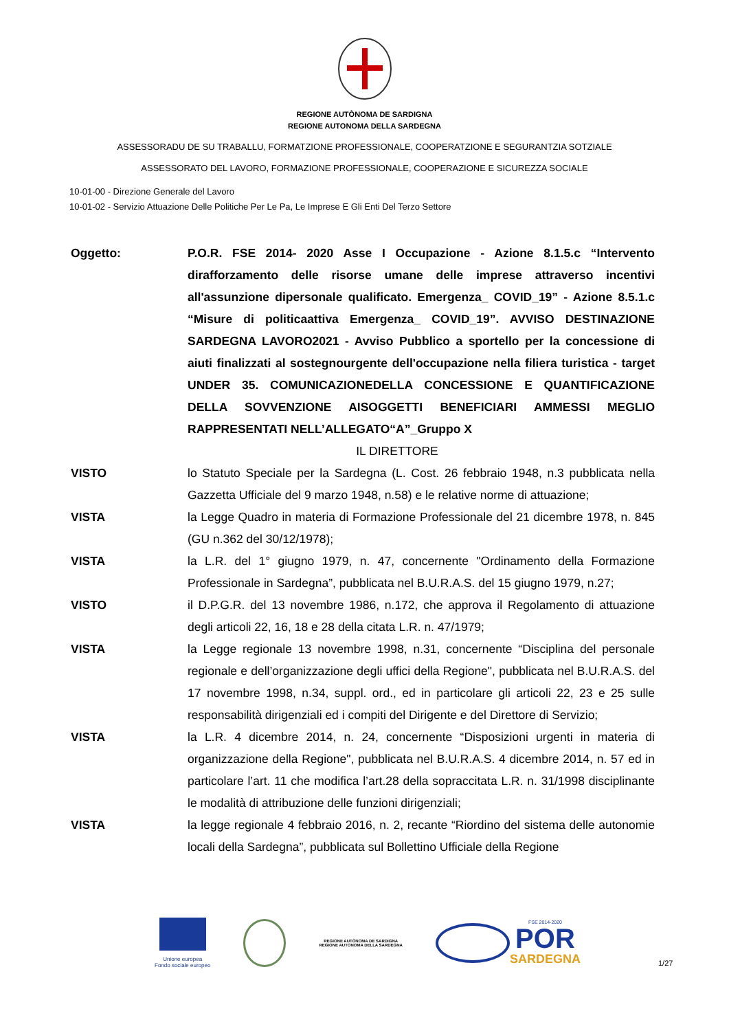REGIONE AUTÒNOMA DE SARDIGNA
REGIONE AUTONOMA DELLA SARDEGNA
ASSESSORADU DE SU TRABALLU, FORMATZIONE PROFESSIONALE, COOPERATZIONE E SEGURANTZIA SOTZIALE
ASSESSORATO DEL LAVORO, FORMAZIONE PROFESSIONALE, COOPERAZIONE E SICUREZZA SOCIALE
10-01-00 - Direzione Generale del Lavoro
10-01-02 - Servizio Attuazione Delle Politiche Per Le Pa, Le Imprese E Gli Enti Del Terzo Settore
Oggetto: P.O.R. FSE 2014- 2020 Asse I Occupazione - Azione 8.1.5.c “Intervento dirafforzamento delle risorse umane delle imprese attraverso incentivi all'assunzione dipersonale qualificato. Emergenza_ COVID_19” - Azione 8.5.1.c “Misure di politicaattiva Emergenza_ COVID_19”. AVVISO DESTINAZIONE SARDEGNA LAVORO2021 - Avviso Pubblico a sportello per la concessione di aiuti finalizzati al sostegnourgente dell'occupazione nella filiera turistica - target UNDER 35. COMUNICAZIONEDELLA CONCESSIONE E QUANTIFICAZIONE DELLA SOVVENZIONE AISOGGETTI BENEFICIARI AMMESSI MEGLIO RAPPRESENTATI NELL’ALLEGATO“A”_Gruppo X
IL DIRETTORE
VISTO lo Statuto Speciale per la Sardegna (L. Cost. 26 febbraio 1948, n.3 pubblicata nella Gazzetta Ufficiale del 9 marzo 1948, n.58) e le relative norme di attuazione;
VISTA la Legge Quadro in materia di Formazione Professionale del 21 dicembre 1978, n. 845 (GU n.362 del 30/12/1978);
VISTA la L.R. del 1° giugno 1979, n. 47, concernente "Ordinamento della Formazione Professionale in Sardegna”, pubblicata nel B.U.R.A.S. del 15 giugno 1979, n.27;
VISTO il D.P.G.R. del 13 novembre 1986, n.172, che approva il Regolamento di attuazione degli articoli 22, 16, 18 e 28 della citata L.R. n. 47/1979;
VISTA la Legge regionale 13 novembre 1998, n.31, concernente “Disciplina del personale regionale e dell’organizzazione degli uffici della Regione", pubblicata nel B.U.R.A.S. del 17 novembre 1998, n.34, suppl. ord., ed in particolare gli articoli 22, 23 e 25 sulle responsabilità dirigenziali ed i compiti del Dirigente e del Direttore di Servizio;
VISTA la L.R. 4 dicembre 2014, n. 24, concernente “Disposizioni urgenti in materia di organizzazione della Regione", pubblicata nel B.U.R.A.S. 4 dicembre 2014, n. 57 ed in particolare l’art. 11 che modifica l’art.28 della sopraccitata L.R. n. 31/1998 disciplinante le modalità di attribuzione delle funzioni dirigenziali;
VISTA la legge regionale 4 febbraio 2016, n. 2, recante “Riordino del sistema delle autonomie locali della Sardegna”, pubblicata sul Bollettino Ufficiale della Regione
Unione europea
Fondo sociale europeo
REGIONE AUTÒNOMA DE SARDIGNA
REGIONE AUTONOMA DELLA SARDEGNA
FSE 2014-2020
POR
SARDEGNA
1/27